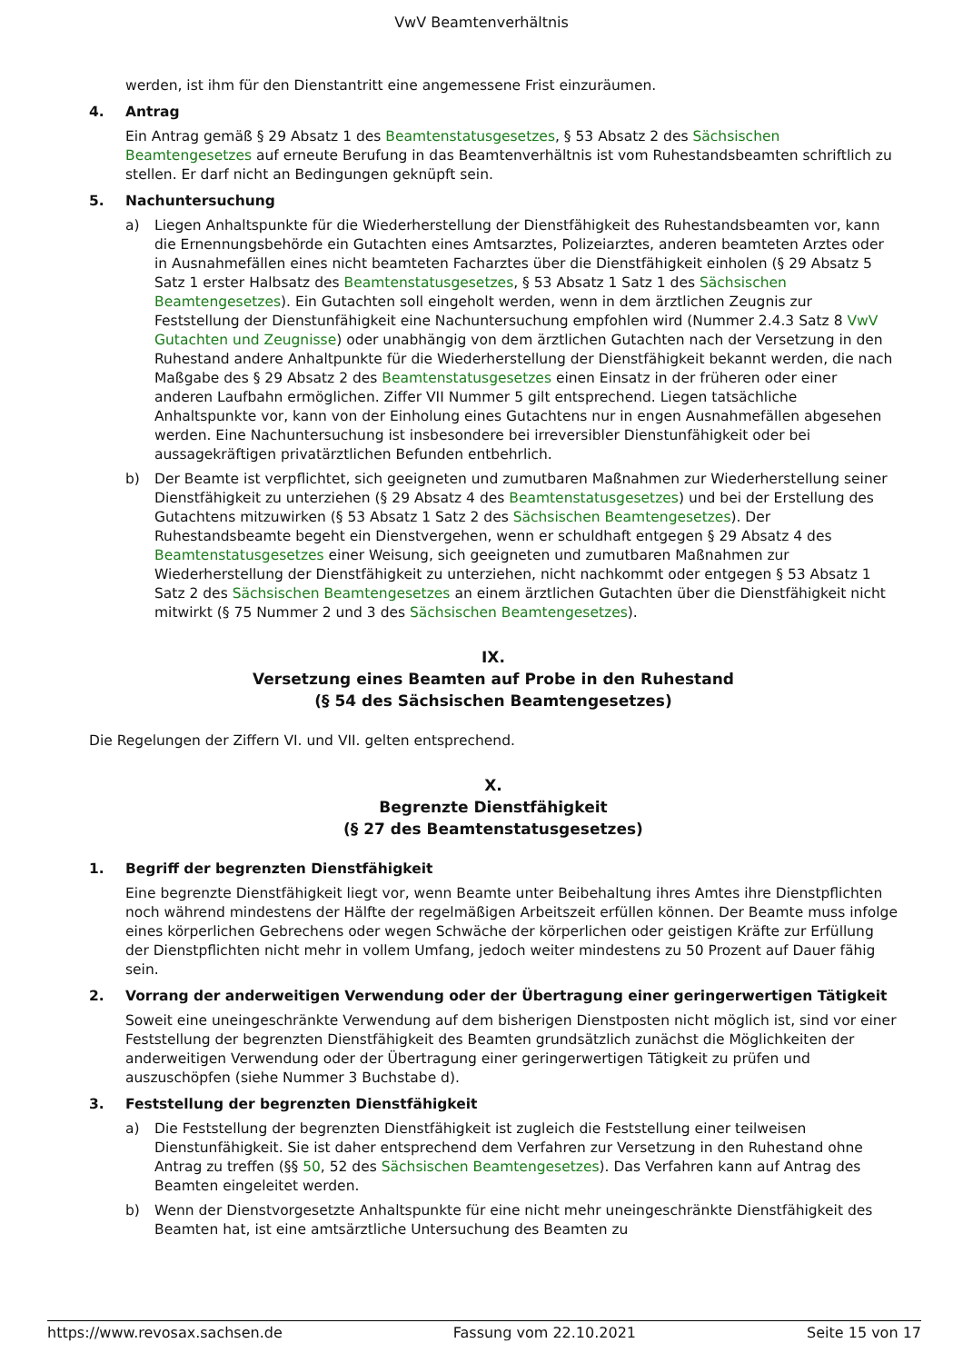VwV Beamtenverhältnis
werden, ist ihm für den Dienstantritt eine angemessene Frist einzuräumen.
4. Antrag
Ein Antrag gemäß § 29 Absatz 1 des Beamtenstatusgesetzes, § 53 Absatz 2 des Sächsischen Beamtengesetzes auf erneute Berufung in das Beamtenverhältnis ist vom Ruhestandsbeamten schriftlich zu stellen. Er darf nicht an Bedingungen geknüpft sein.
5. Nachuntersuchung
a) Liegen Anhaltspunkte für die Wiederherstellung der Dienstfähigkeit des Ruhestandsbeamten vor, kann die Ernennungsbehörde ein Gutachten eines Amtsarztes, Polizeiarztes, anderen beamteten Arztes oder in Ausnahmefällen eines nicht beamteten Facharztes über die Dienstfähigkeit einholen (§ 29 Absatz 5 Satz 1 erster Halbsatz des Beamtenstatusgesetzes, § 53 Absatz 1 Satz 1 des Sächsischen Beamtengesetzes). Ein Gutachten soll eingeholt werden, wenn in dem ärztlichen Zeugnis zur Feststellung der Dienstunfähigkeit eine Nachuntersuchung empfohlen wird (Nummer 2.4.3 Satz 8 VwV Gutachten und Zeugnisse) oder unabhängig von dem ärztlichen Gutachten nach der Versetzung in den Ruhestand andere Anhaltpunkte für die Wiederherstellung der Dienstfähigkeit bekannt werden, die nach Maßgabe des § 29 Absatz 2 des Beamtenstatusgesetzes einen Einsatz in der früheren oder einer anderen Laufbahn ermöglichen. Ziffer VII Nummer 5 gilt entsprechend. Liegen tatsächliche Anhaltspunkte vor, kann von der Einholung eines Gutachtens nur in engen Ausnahmefällen abgesehen werden. Eine Nachuntersuchung ist insbesondere bei irreversibler Dienstunfähigkeit oder bei aussagekräftigen privatärztlichen Befunden entbehrlich.
b) Der Beamte ist verpflichtet, sich geeigneten und zumutbaren Maßnahmen zur Wiederherstellung seiner Dienstfähigkeit zu unterziehen (§ 29 Absatz 4 des Beamtenstatusgesetzes) und bei der Erstellung des Gutachtens mitzuwirken (§ 53 Absatz 1 Satz 2 des Sächsischen Beamtengesetzes). Der Ruhestandsbeamte begeht ein Dienstvergehen, wenn er schuldhaft entgegen § 29 Absatz 4 des Beamtenstatusgesetzes einer Weisung, sich geeigneten und zumutbaren Maßnahmen zur Wiederherstellung der Dienstfähigkeit zu unterziehen, nicht nachkommt oder entgegen § 53 Absatz 1 Satz 2 des Sächsischen Beamtengesetzes an einem ärztlichen Gutachten über die Dienstfähigkeit nicht mitwirkt (§ 75 Nummer 2 und 3 des Sächsischen Beamtengesetzes).
IX.
Versetzung eines Beamten auf Probe in den Ruhestand
(§ 54 des Sächsischen Beamtengesetzes)
Die Regelungen der Ziffern VI. und VII. gelten entsprechend.
X.
Begrenzte Dienstfähigkeit
(§ 27 des Beamtenstatusgesetzes)
1. Begriff der begrenzten Dienstfähigkeit
Eine begrenzte Dienstfähigkeit liegt vor, wenn Beamte unter Beibehaltung ihres Amtes ihre Dienstpflichten noch während mindestens der Hälfte der regelmäßigen Arbeitszeit erfüllen können. Der Beamte muss infolge eines körperlichen Gebrechens oder wegen Schwäche der körperlichen oder geistigen Kräfte zur Erfüllung der Dienstpflichten nicht mehr in vollem Umfang, jedoch weiter mindestens zu 50 Prozent auf Dauer fähig sein.
2. Vorrang der anderweitigen Verwendung oder der Übertragung einer geringerwertigen Tätigkeit
Soweit eine uneingeschränkte Verwendung auf dem bisherigen Dienstposten nicht möglich ist, sind vor einer Feststellung der begrenzten Dienstfähigkeit des Beamten grundsätzlich zunächst die Möglichkeiten der anderweitigen Verwendung oder der Übertragung einer geringerwertigen Tätigkeit zu prüfen und auszuschöpfen (siehe Nummer 3 Buchstabe d).
3. Feststellung der begrenzten Dienstfähigkeit
a) Die Feststellung der begrenzten Dienstfähigkeit ist zugleich die Feststellung einer teilweisen Dienstunfähigkeit. Sie ist daher entsprechend dem Verfahren zur Versetzung in den Ruhestand ohne Antrag zu treffen (§§ 50, 52 des Sächsischen Beamtengesetzes). Das Verfahren kann auf Antrag des Beamten eingeleitet werden.
b) Wenn der Dienstvorgesetzte Anhaltspunkte für eine nicht mehr uneingeschränkte Dienstfähigkeit des Beamten hat, ist eine amtsärztliche Untersuchung des Beamten zu
https://www.revosax.sachsen.de Fassung vom 22.10.2021 Seite 15 von 17